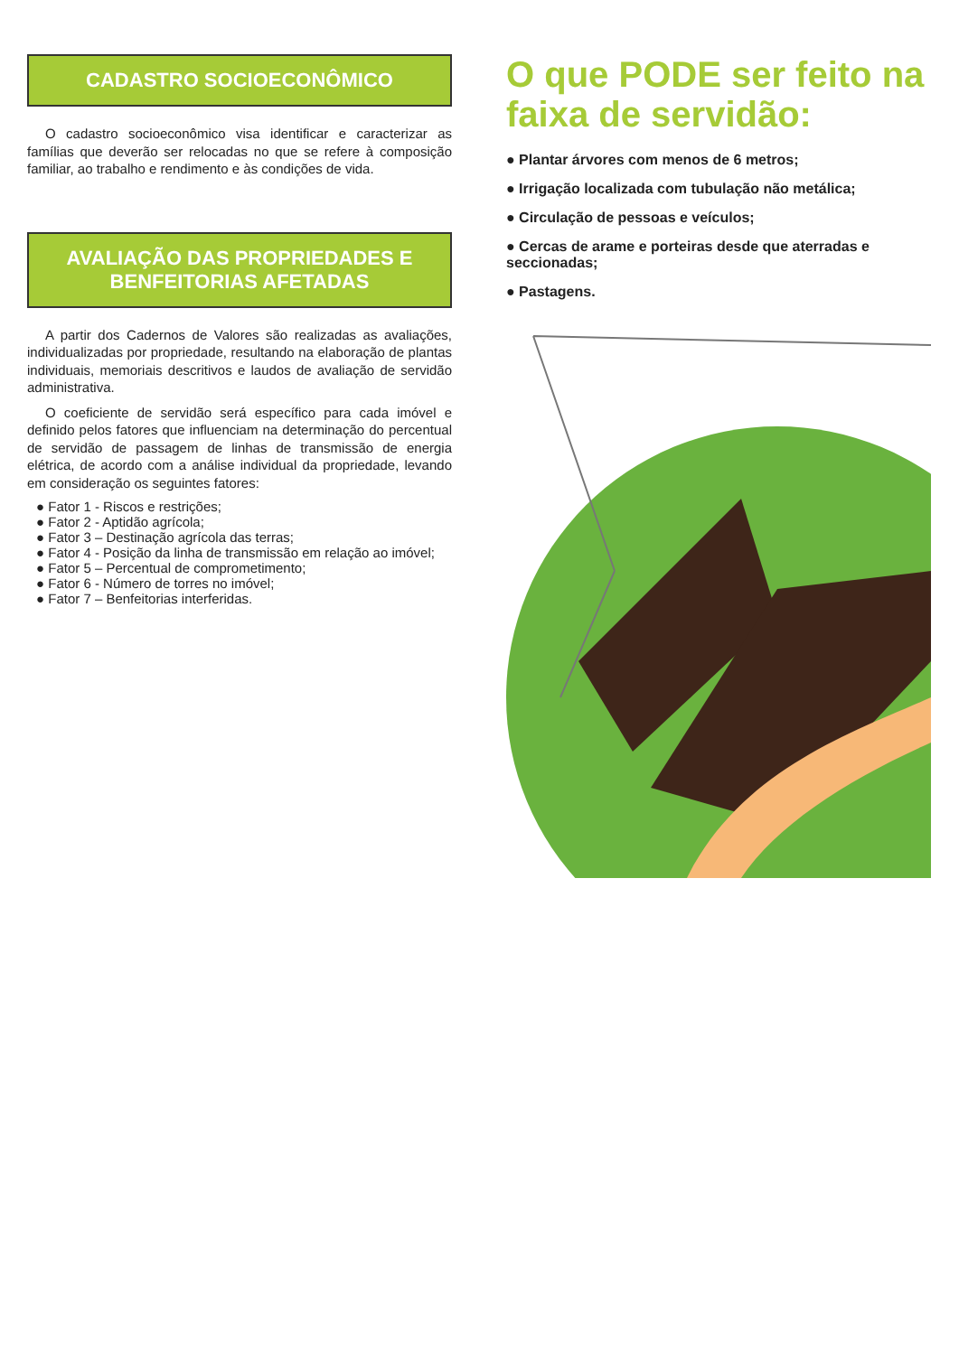CADASTRO SOCIOECONÔMICO
O cadastro socioeconômico visa identificar e caracterizar as famílias que deverão ser relocadas no que se refere à composição familiar, ao trabalho e rendimento e às condições de vida.
AVALIAÇÃO DAS PROPRIEDADES E BENFEITORIAS AFETADAS
A partir dos Cadernos de Valores são realizadas as avaliações, individualizadas por propriedade, resultando na elaboração de plantas individuais, memoriais descritivos e laudos de avaliação de servidão administrativa.
O coeficiente de servidão será específico para cada imóvel e definido pelos fatores que influenciam na determinação do percentual de servidão de passagem de linhas de transmissão de energia elétrica, de acordo com a análise individual da propriedade, levando em consideração os seguintes fatores:
● Fator 1 - Riscos e restrições;
● Fator 2 - Aptidão agrícola;
● Fator 3 – Destinação agrícola das terras;
● Fator 4 - Posição da linha de transmissão em relação ao imóvel;
● Fator 5 – Percentual de comprometimento;
● Fator 6 - Número de torres no imóvel;
● Fator 7 – Benfeitorias interferidas.
O que PODE ser feito na faixa de servidão:
● Plantar árvores com menos de 6 metros;
● Irrigação localizada com tubulação não metálica;
● Circulação de pessoas e veículos;
● Cercas de arame e porteiras desde que aterradas e seccionadas;
● Pastagens.